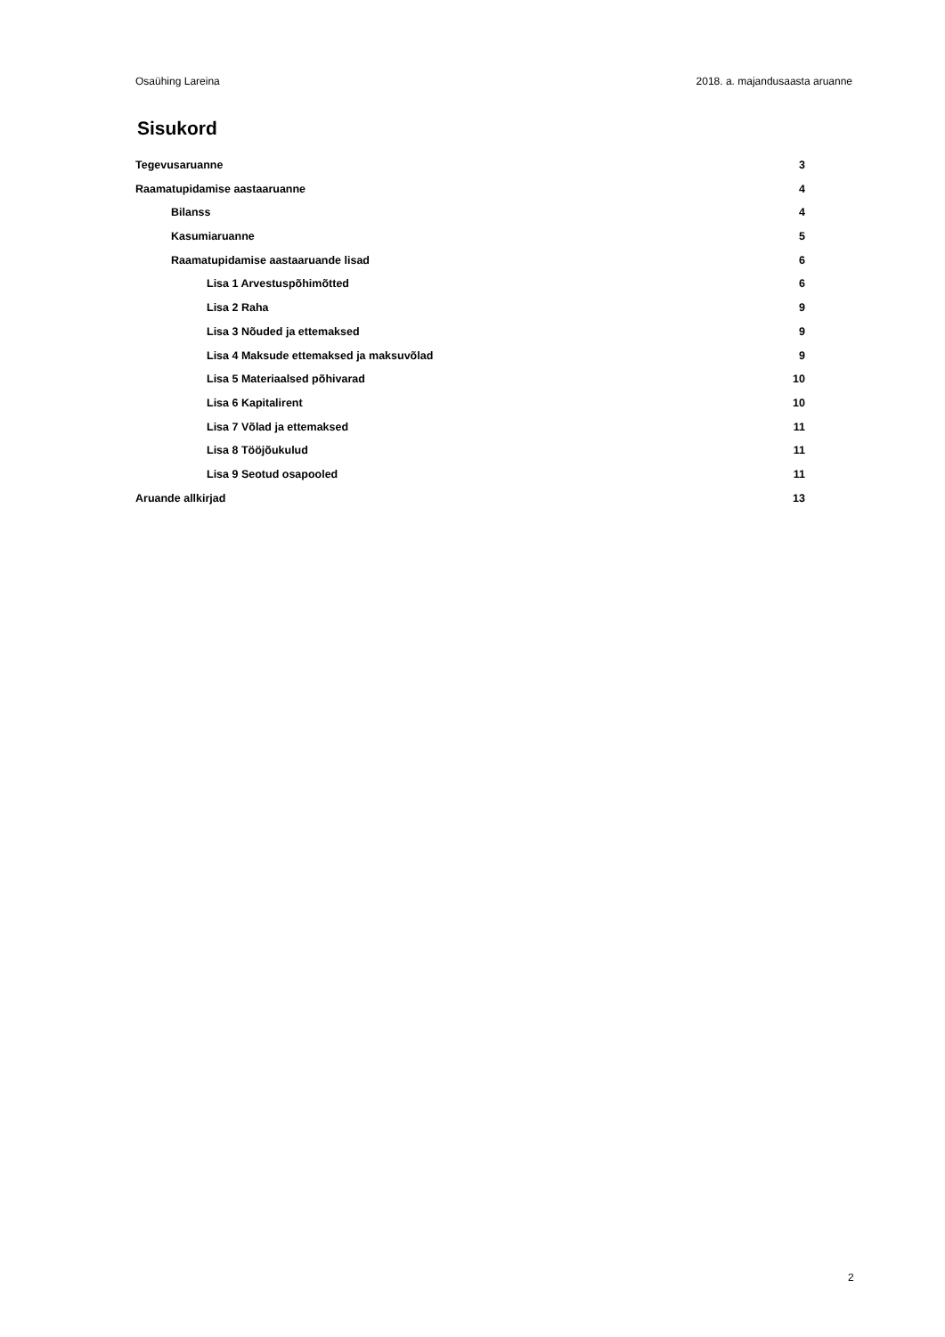Osaühing Lareina 2018. a. majandusaasta aruanne
Sisukord
Tegevusaruanne 3
Raamatupidamise aastaaruanne 4
Bilanss 4
Kasumiaruanne 5
Raamatupidamise aastaaruande lisad 6
Lisa 1 Arvestuspõhimõtted 6
Lisa 2 Raha 9
Lisa 3 Nõuded ja ettemaksed 9
Lisa 4 Maksude ettemaksed ja maksuvõlad 9
Lisa 5 Materiaalsed põhivarad 10
Lisa 6 Kapitalirent 10
Lisa 7 Võlad ja ettemaksed 11
Lisa 8 Tööjõukulud 11
Lisa 9 Seotud osapooled 11
Aruande allkirjad 13
2